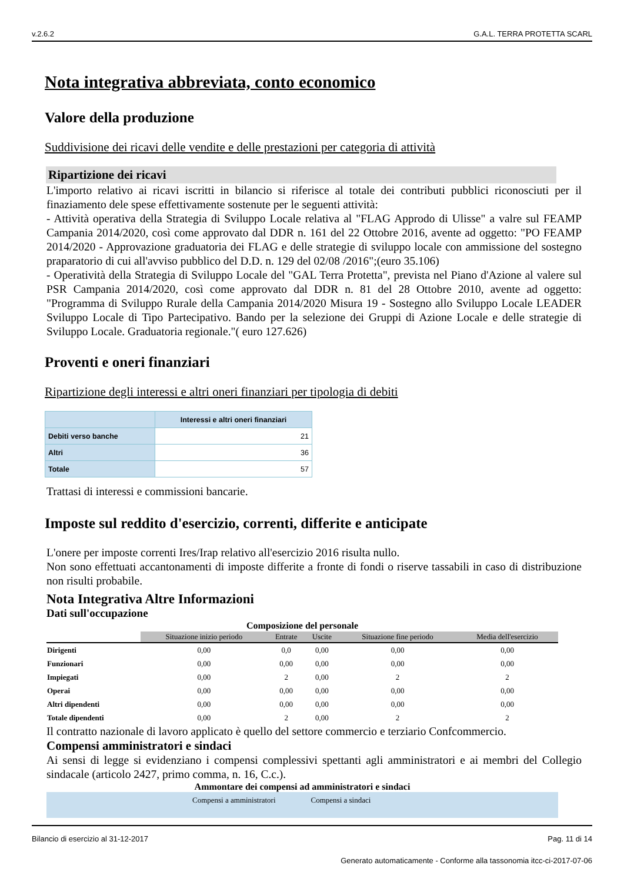v.2.6.2 G.A.L. TERRA PROTETTA SCARL
Nota integrativa abbreviata, conto economico
Valore della produzione
Suddivisione dei ricavi delle vendite e delle prestazioni per categoria di attività
Ripartizione dei ricavi
L'importo relativo ai ricavi iscritti in bilancio si riferisce al totale dei contributi pubblici riconosciuti per il finaziamento dele spese effettivamente sostenute per le seguenti attività:
- Attività operativa della Strategia di Sviluppo Locale relativa al "FLAG Approdo di Ulisse" a valre sul FEAMP Campania 2014/2020, così come approvato dal DDR n. 161 del 22 Ottobre 2016, avente ad oggetto: "PO FEAMP 2014/2020 - Approvazione graduatoria dei FLAG e delle strategie di sviluppo locale con ammissione del sostegno praparatorio di cui all'avviso pubblico del D.D. n. 129 del 02/08 /2016";(euro 35.106)
- Operatività della Strategia di Sviluppo Locale del "GAL Terra Protetta", prevista nel Piano d'Azione al valere sul PSR Campania 2014/2020, così come approvato dal DDR n. 81 del 28 Ottobre 2010, avente ad oggetto: "Programma di Sviluppo Rurale della Campania 2014/2020 Misura 19 - Sostegno allo Sviluppo Locale LEADER Sviluppo Locale di Tipo Partecipativo. Bando per la selezione dei Gruppi di Azione Locale e delle strategie di Sviluppo Locale. Graduatoria regionale."( euro 127.626)
Proventi e oneri finanziari
Ripartizione degli interessi e altri oneri finanziari per tipologia di debiti
| | Interessi e altri oneri finanziari |
| --- | --- |
| Debiti verso banche | 21 |
| Altri | 36 |
| Totale | 57 |
Trattasi di interessi e commissioni bancarie.
Imposte sul reddito d'esercizio, correnti, differite e anticipate
L'onere per imposte correnti Ires/Irap relativo all'esercizio 2016 risulta nullo.
Non sono effettuati accantonamenti di imposte differite a fronte di fondi o riserve tassabili in caso di distribuzione non risulti probabile.
Nota Integrativa Altre Informazioni
Dati sull'occupazione
| Composizione del personale | | | | | |
| | Situazione inizio periodo | Entrate | Uscite | Situazione fine periodo | Media dell'esercizio |
| Dirigenti | 0,00 | 0,0 | 0,00 | 0,00 | 0,00 |
| Funzionari | 0,00 | 0,00 | 0,00 | 0,00 | 0,00 |
| Impiegati | 0,00 | 2 | 0,00 | 2 | 2 |
| Operai | 0,00 | 0,00 | 0,00 | 0,00 | 0,00 |
| Altri dipendenti | 0,00 | 0,00 | 0,00 | 0,00 | 0,00 |
| Totale dipendenti | 0,00 | 2 | 0,00 | 2 | 2 |
Il contratto nazionale di lavoro applicato è quello del settore commercio e terziario Confcommercio.
Compensi amministratori e sindaci
Ai sensi di legge si evidenziano i compensi complessivi spettanti agli amministratori e ai membri del Collegio sindacale (articolo 2427, primo comma, n. 16, C.c.).
Ammontare dei compensi ad amministratori e sindaci
Compensi a amministratori Compensi a sindaci
Bilancio di esercizio al 31-12-2017 Pag. 11 di 14
Generato automaticamente - Conforme alla tassonomia itcc-ci-2017-07-06